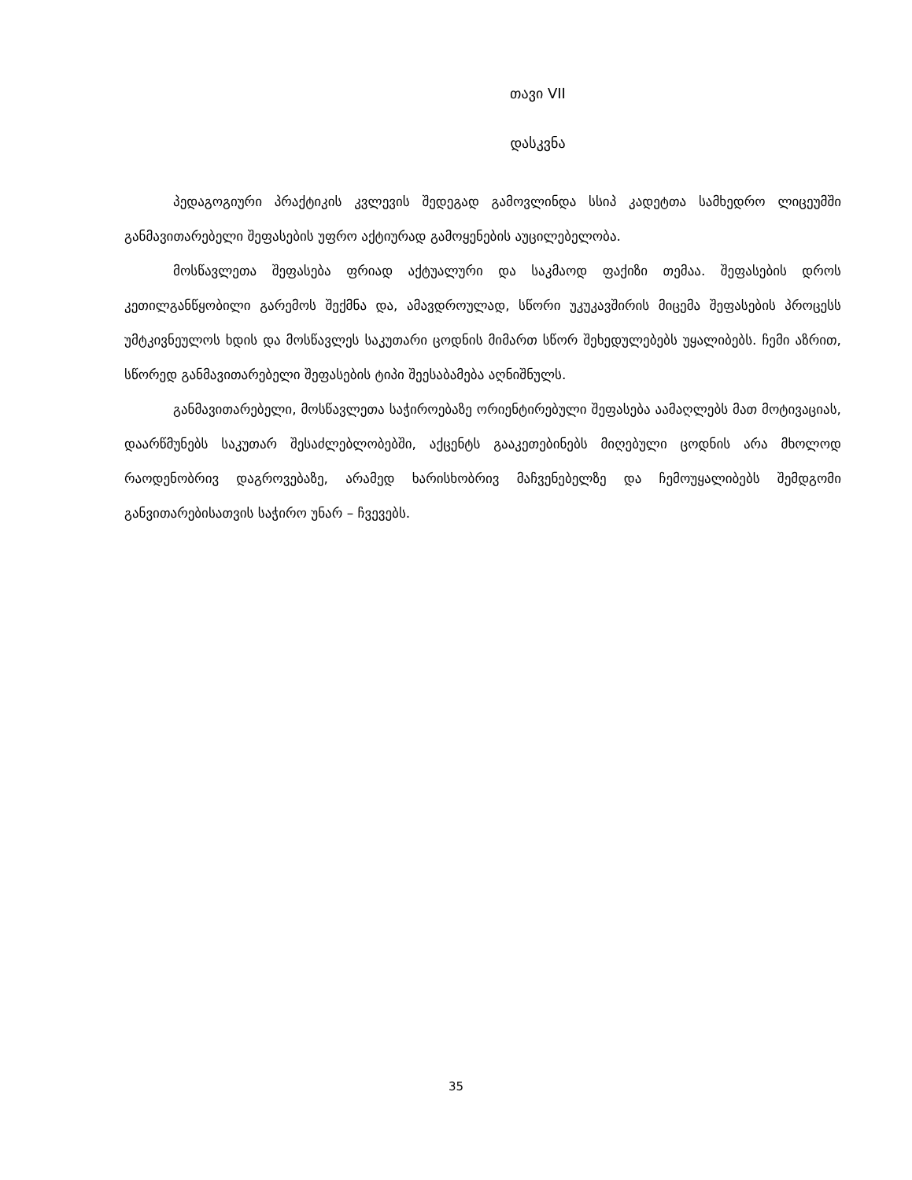თავი VII
დასკვნა
პედაგოგიური პრაქტიკის კვლევის შედეგად გამოვლინდა სსიპ კადეტთა სამხედრო ლიცეუმში განმავითარებელი შეფასების უფრო აქტიურად გამოყენების აუცილებელობა.
მოსწავლეთა შეფასება ფრიად აქტუალური და საკმაოდ ფაქიზი თემაა. შეფასების დროს კეთილგანწყობილი გარემოს შექმნა და, ამავდროულად, სწორი უკუკავშირის მიცემა შეფასების პროცესს უმტკივნეულოს ხდის და მოსწავლეს საკუთარი ცოდნის მიმართ სწორ შეხედულებებს უყალიბებს. ჩემი აზრით, სწორედ განმავითარებელი შეფასების ტიპი შეესაბამება აღნიშნულს.
განმავითარებელი, მოსწავლეთა საჭიროებაზე ორიენტირებული შეფასება აამაღლებს მათ მოტივაციას, დაარწმუნებს საკუთარ შესაძლებლობებში, აქცენტს გააკეთებინებს მიღებული ცოდნის არა მხოლოდ რაოდენობრივ დაგროვებაზე, არამედ ხარისხობრივ მაჩვენებელზე და ჩემოუყალიბებს შემდგომი განვითარებისათვის საჭირო უნარ – ჩვევებს.
35